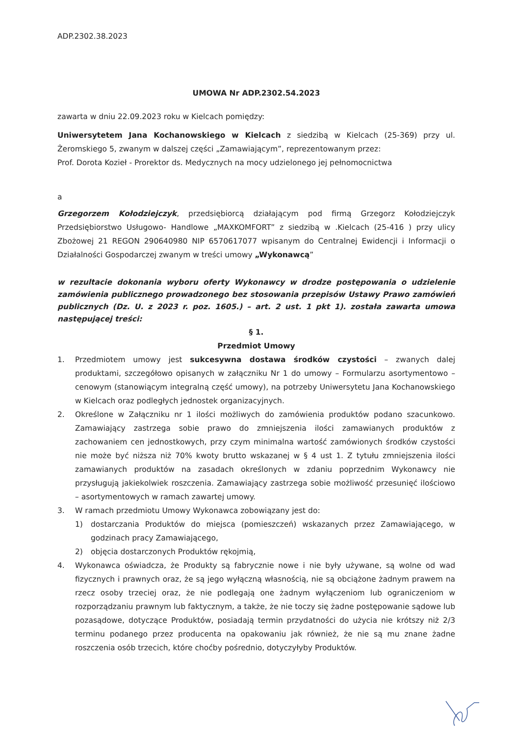ADP.2302.38.2023
UMOWA Nr ADP.2302.54.2023
zawarta w dniu 22.09.2023 roku w Kielcach pomiędzy:
Uniwersytetem Jana Kochanowskiego w Kielcach z siedzibą w Kielcach (25-369) przy ul. Żeromskiego 5, zwanym w dalszej części „Zamawiającym”, reprezentowanym przez:
Prof. Dorota Kozieł - Prorektor ds. Medycznych na mocy udzielonego jej pełnomocnictwa
a
Grzegorzem Kołodziejczyk, przedsiębiorcą działającym pod firmą Grzegorz Kołodziejczyk Przedsiębiorstwo Usługowo- Handlowe „MAXKOMFORT” z siedzibą w .Kielcach (25-416 ) przy ulicy Zbożowej 21 REGON 290640980 NIP 6570617077 wpisanym do Centralnej Ewidencji i Informacji o Działalności Gospodarczej zwanym w treści umowy „Wykonawcą”
w rezultacie dokonania wyboru oferty Wykonawcy w drodze postępowania o udzielenie zamówienia publicznego prowadzonego bez stosowania przepisów Ustawy Prawo zamówień publicznych (Dz. U. z 2023 r. poz. 1605.) – art. 2 ust. 1 pkt 1). została zawarta umowa następującej treści:
§ 1.
Przedmiot Umowy
1. Przedmiotem umowy jest sukcesywna dostawa środków czystości – zwanych dalej produktami, szczegółowo opisanych w załączniku Nr 1 do umowy – Formularzu asortymentowo – cenowym (stanowiącym integralną część umowy), na potrzeby Uniwersytetu Jana Kochanowskiego w Kielcach oraz podległych jednostek organizacyjnych.
2. Określone w Załączniku nr 1 ilości możliwych do zamówienia produktów podano szacunkowo. Zamawiający zastrzega sobie prawo do zmniejszenia ilości zamawianych produktów z zachowaniem cen jednostkowych, przy czym minimalna wartość zamówionych środków czystości nie może być niższa niż 70% kwoty brutto wskazanej w § 4 ust 1. Z tytułu zmniejszenia ilości zamawianych produktów na zasadach określonych w zdaniu poprzednim Wykonawcy nie przysługują jakiekolwiek roszczenia. Zamawiający zastrzega sobie możliwość przesunięć ilościowo – asortymentowych w ramach zawartej umowy.
3. W ramach przedmiotu Umowy Wykonawca zobowiązany jest do:
1) dostarczania Produktów do miejsca (pomieszczeń) wskazanych przez Zamawiającego, w godzinach pracy Zamawiającego,
2) objęcia dostarczonych Produktów rękojmią,
4. Wykonawca oświadcza, że Produkty są fabrycznie nowe i nie były używane, są wolne od wad fizycznych i prawnych oraz, że są jego wyłączną własnością, nie są obciążone żadnym prawem na rzecz osoby trzeciej oraz, że nie podlegają one żadnym wyłączeniom lub ograniczeniom w rozporządzaniu prawnym lub faktycznym, a także, że nie toczy się żadne postępowanie sądowe lub pozasądowe, dotyczące Produktów, posiadają termin przydatności do użycia nie krótszy niż 2/3 terminu podanego przez producenta na opakowaniu jak również, że nie są mu znane żadne roszczenia osób trzecich, które choćby pośrednio, dotyczyłyby Produktów.